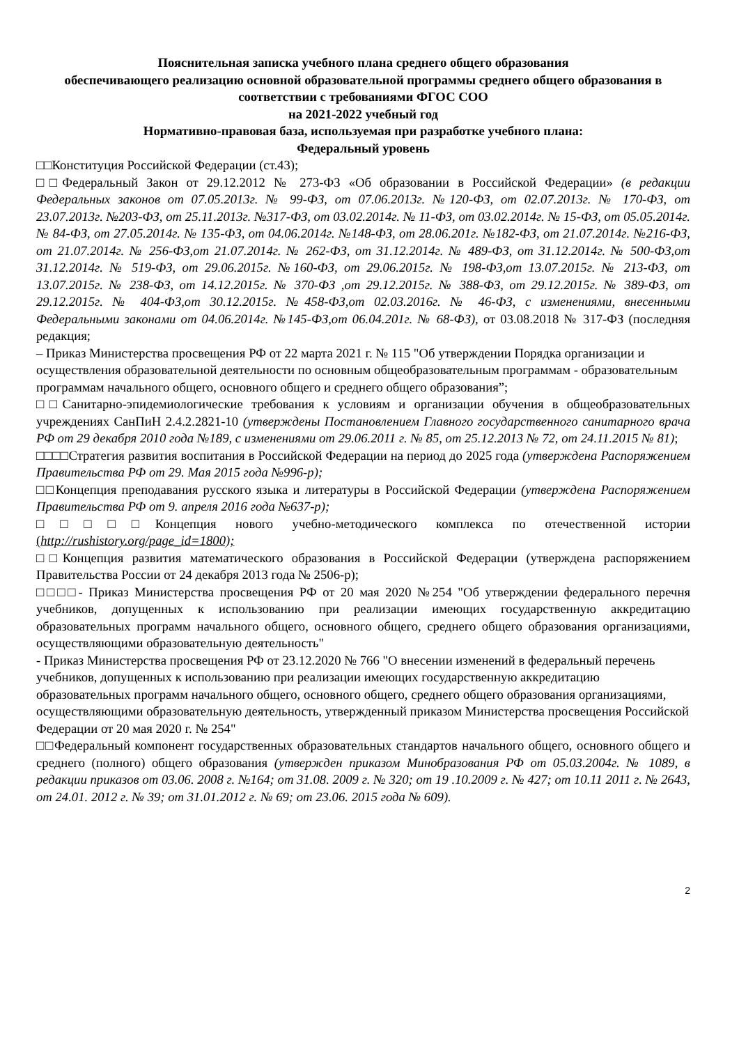Пояснительная записка учебного плана среднего общего образования
обеспечивающего реализацию основной образовательной программы среднего общего образования в соответствии с требованиями ФГОС СОО
на 2021-2022 учебный год
Нормативно-правовая база, используемая при разработке учебного плана:
Федеральный уровень
□□Конституция Российской Федерации (ст.43);
□□Федеральный Закон от 29.12.2012 № 273-ФЗ «Об образовании в Российской Федерации» (в редакции Федеральных законов от 07.05.2013г. № 99-ФЗ, от 07.06.2013г. №120-ФЗ, от 02.07.2013г. № 170-ФЗ, от 23.07.2013г. №203-ФЗ, от 25.11.2013г. №317-ФЗ, от 03.02.2014г. № 11-ФЗ, от 03.02.2014г. № 15-ФЗ, от 05.05.2014г. № 84-ФЗ, от 27.05.2014г. № 135-ФЗ, от 04.06.2014г. №148-ФЗ, от 28.06.201г. №182-ФЗ, от 21.07.2014г. №216-ФЗ, от 21.07.2014г. № 256-ФЗ,от 21.07.2014г. № 262-ФЗ, от 31.12.2014г. № 489-ФЗ, от 31.12.2014г. № 500-ФЗ,от 31.12.2014г. № 519-ФЗ, от 29.06.2015г. №160-ФЗ, от 29.06.2015г. № 198-ФЗ,от 13.07.2015г. № 213-ФЗ, от 13.07.2015г. № 238-ФЗ, от 14.12.2015г. № 370-ФЗ ,от 29.12.2015г. № 388-ФЗ, от 29.12.2015г. № 389-ФЗ, от 29.12.2015г. № 404-ФЗ,от 30.12.2015г. №458-ФЗ,от 02.03.2016г. № 46-ФЗ, с изменениями, внесенными Федеральными законами от 04.06.2014г. №145-ФЗ,от 06.04.201г. № 68-ФЗ), от 03.08.2018 № 317-ФЗ (последняя редакция;
– Приказ Министерства просвещения РФ от 22 марта 2021 г. № 115 "Об утверждении Порядка организации и осуществления образовательной деятельности по основным общеобразовательным программам - образовательным программам начального общего, основного общего и среднего общего образования”;
□□Санитарно-эпидемиологические требования к условиям и организации обучения в общеобразовательных учреждениях СанПиН 2.4.2.2821-10 (утверждены Постановлением Главного государственного санитарного врача РФ от 29 декабря 2010 года №189, с изменениями от 29.06.2011 г. № 85, от 25.12.2013 № 72, от 24.11.2015 № 81);
□□□□Стратегия развития воспитания в Российской Федерации на период до 2025 года (утверждена Распоряжением Правительства РФ от 29. Мая 2015 года №996-р);
□□Концепция преподавания русского языка и литературы в Российской Федерации (утверждена Распоряжением Правительства РФ от 9. апреля 2016 года №637-р);
□□□□□Концепция нового учебно-методического комплекса по отечественной истории (http://rushistory.org/page_id=1800);
□□Концепция развития математического образования в Российской Федерации (утверждена распоряжением Правительства России от 24 декабря 2013 года № 2506-р);
□□□□- Приказ Министерства просвещения РФ от 20 мая 2020 №254 "Об утверждении федерального перечня учебников, допущенных к использованию при реализации имеющих государственную аккредитацию образовательных программ начального общего, основного общего, среднего общего образования организациями, осуществляющими образовательную деятельность"
- Приказ Министерства просвещения РФ от 23.12.2020 № 766 "О внесении изменений в федеральный перечень учебников, допущенных к использованию при реализации имеющих государственную аккредитацию образовательных программ начального общего, основного общего, среднего общего образования организациями, осуществляющими образовательную деятельность, утвержденный приказом Министерства просвещения Российской Федерации от 20 мая 2020 г. № 254"
□□Федеральный компонент государственных образовательных стандартов начального общего, основного общего и среднего (полного) общего образования (утвержден приказом Минобразования РФ от 05.03.2004г. № 1089, в редакции приказов от 03.06. 2008 г. №164; от 31.08. 2009 г. № 320; от 19 .10.2009 г. № 427; от 10.11 2011 г. № 2643, от 24.01. 2012 г. № 39; от 31.01.2012 г. № 69; от 23.06. 2015 года № 609).
2